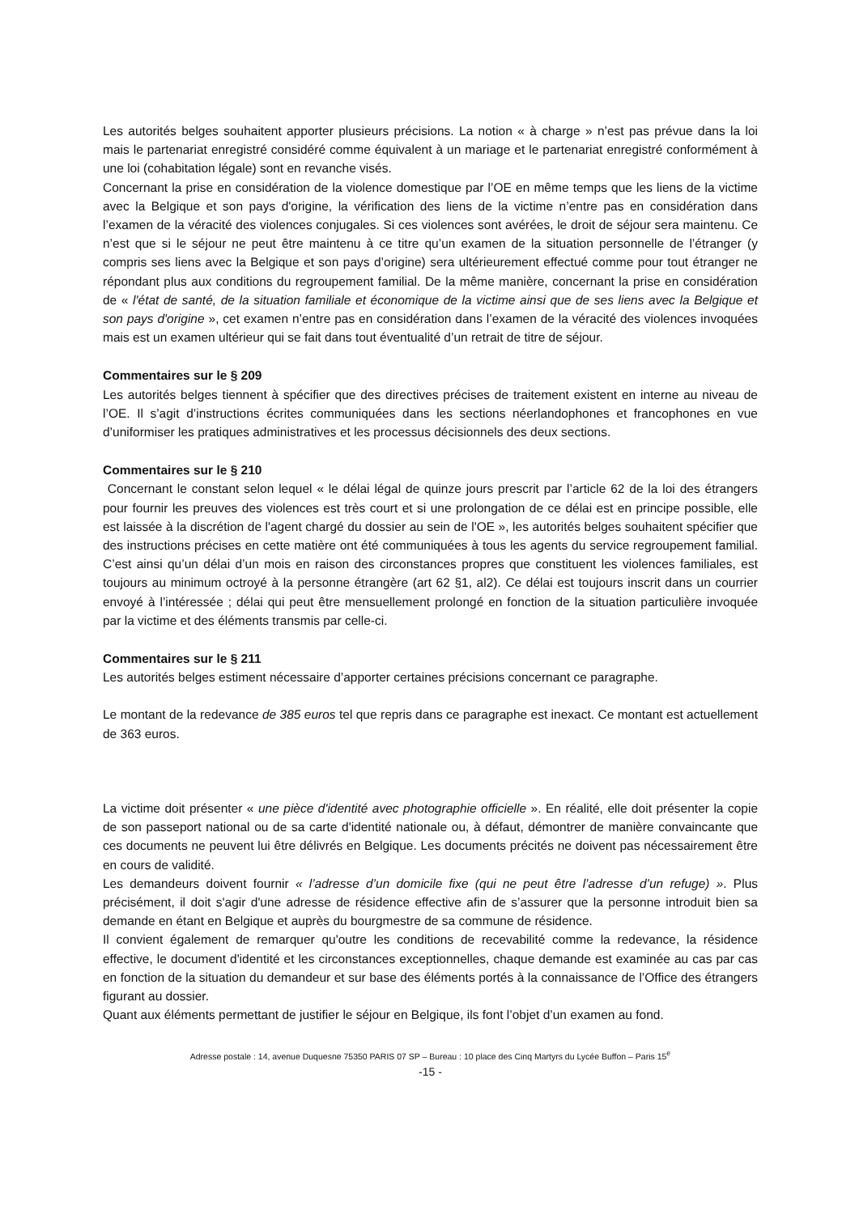Les autorités belges souhaitent apporter plusieurs précisions. La notion « à charge » n’est pas prévue dans la loi mais le partenariat enregistré considéré comme équivalent à un mariage et le partenariat enregistré conformément à une loi (cohabitation légale) sont en revanche visés.
Concernant la prise en considération de la violence domestique par l’OE en même temps que les liens de la victime avec la Belgique et son pays d'origine, la vérification des liens de la victime n’entre pas en considération dans l’examen de la véracité des violences conjugales. Si ces violences sont avérées, le droit de séjour sera maintenu. Ce n’est que si le séjour ne peut être maintenu à ce titre qu’un examen de la situation personnelle de l’étranger (y compris ses liens avec la Belgique et son pays d’origine) sera ultérieurement effectué comme pour tout étranger ne répondant plus aux conditions du regroupement familial. De la même manière, concernant la prise en considération de « l'état de santé, de la situation familiale et économique de la victime ainsi que de ses liens avec la Belgique et son pays d'origine », cet examen n’entre pas en considération dans l’examen de la véracité des violences invoquées mais est un examen ultérieur qui se fait dans tout éventualité d’un retrait de titre de séjour.
Commentaires sur le § 209
Les autorités belges tiennent à spécifier que des directives précises de traitement existent en interne au niveau de l’OE. Il s’agit d’instructions écrites communiquées dans les sections néerlandophones et francophones en vue d’uniformiser les pratiques administratives et les processus décisionnels des deux sections.
Commentaires sur le § 210
Concernant le constant selon lequel « le délai légal de quinze jours prescrit par l’article 62 de la loi des étrangers pour fournir les preuves des violences est très court et si une prolongation de ce délai est en principe possible, elle est laissée à la discrétion de l'agent chargé du dossier au sein de l'OE », les autorités belges souhaitent spécifier que des instructions précises en cette matière ont été communiquées à tous les agents du service regroupement familial. C’est ainsi qu’un délai d’un mois en raison des circonstances propres que constituent les violences familiales, est toujours au minimum octroyé à la personne étrangère (art 62 §1, al2). Ce délai est toujours inscrit dans un courrier envoyé à l’intéressée ; délai qui peut être mensuellement prolongé en fonction de la situation particulière invoquée par la victime et des éléments transmis par celle-ci.
Commentaires sur le § 211
Les autorités belges estiment nécessaire d’apporter certaines précisions concernant ce paragraphe.
Le montant de la redevance de 385 euros tel que repris dans ce paragraphe est inexact. Ce montant est actuellement de 363 euros.
La victime doit présenter « une pièce d'identité avec photographie officielle ». En réalité, elle doit présenter la copie de son passeport national ou de sa carte d'identité nationale ou, à défaut, démontrer de manière convaincante que ces documents ne peuvent lui être délivrés en Belgique. Les documents précités ne doivent pas nécessairement être en cours de validité.
Les demandeurs doivent fournir « l’adresse d’un domicile fixe (qui ne peut être l’adresse d’un refuge) ». Plus précisément, il doit s'agir d'une adresse de résidence effective afin de s’assurer que la personne introduit bien sa demande en étant en Belgique et auprès du bourgmestre de sa commune de résidence.
Il convient également de remarquer qu'outre les conditions de recevabilité comme la redevance, la résidence effective, le document d'identité et les circonstances exceptionnelles, chaque demande est examinée au cas par cas en fonction de la situation du demandeur et sur base des éléments portés à la connaissance de l’Office des étrangers figurant au dossier.
Quant aux éléments permettant de justifier le séjour en Belgique, ils font l’objet d’un examen au fond.
Adresse postale : 14, avenue Duquesne 75350 PARIS 07 SP – Bureau : 10 place des Cinq Martyrs du Lycée Buffon – Paris 15<sup>e</sup>
-15 -